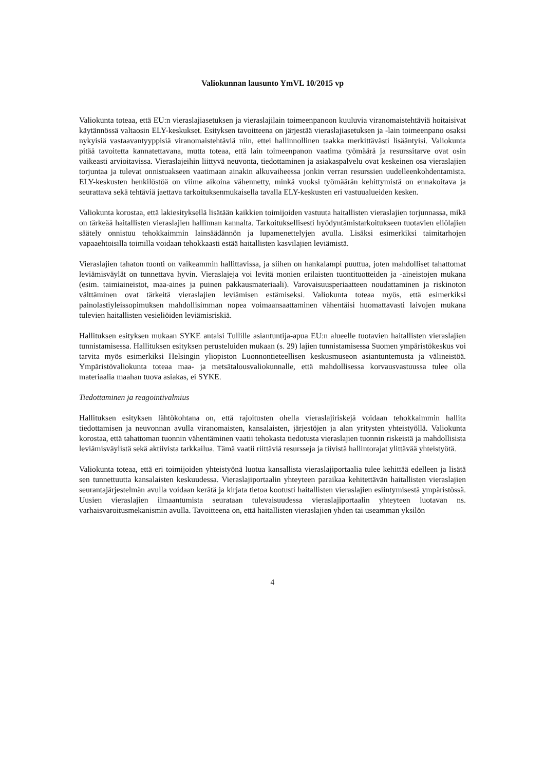Valiokunnan lausunto YmVL 10/2015 vp
Valiokunta toteaa, että EU:n vieraslajiasetuksen ja vieraslajilain toimeenpanoon kuuluvia viranomaistehtäviä hoitaisivat käytännössä valtaosin ELY-keskukset. Esityksen tavoitteena on järjestää vieraslajiasetuksen ja -lain toimeenpano osaksi nykyisiä vastaavantyyppisiä viranomaistehtäviä niin, ettei hallinnollinen taakka merkittävästi lisääntyisi. Valiokunta pitää tavoitetta kannatettavana, mutta toteaa, että lain toimeenpanon vaatima työmäärä ja resurssitarve ovat osin vaikeasti arvioitavissa. Vieraslajeihin liittyvä neuvonta, tiedottaminen ja asiakaspalvelu ovat keskeinen osa vieraslajien torjuntaa ja tulevat onnistuakseen vaatimaan ainakin alkuvaiheessa jonkin verran resurssien uudelleenkohdentamista. ELY-keskusten henkilöstöä on viime aikoina vähennetty, minkä vuoksi työmäärän kehittymistä on ennakoitava ja seurattava sekä tehtäviä jaettava tarkoituksenmukaisella tavalla ELY-keskusten eri vastuualueiden kesken.
Valiokunta korostaa, että lakiesityksellä lisätään kaikkien toimijoiden vastuuta haitallisten vieraslajien torjunnassa, mikä on tärkeää haitallisten vieraslajien hallinnan kannalta. Tarkoituksellisesti hyödyntämistarkoitukseen tuotavien eliölajien säätely onnistuu tehokkaimmin lainsäädännön ja lupamenettelyjen avulla. Lisäksi esimerkiksi taimitarhojen vapaaehtoisilla toimilla voidaan tehokkaasti estää haitallisten kasvilajien leviämistä.
Vieraslajien tahaton tuonti on vaikeammin hallittavissa, ja siihen on hankalampi puuttua, joten mahdolliset tahattomat leviämisväylät on tunnettava hyvin. Vieraslajeja voi levitä monien erilaisten tuontituotteiden ja -aineistojen mukana (esim. taimiaineistot, maa-aines ja puinen pakkausmateriaali). Varovaisuusperiaatteen noudattaminen ja riskinoton välttäminen ovat tärkeitä vieraslajien leviämisen estämiseksi. Valiokunta toteaa myös, että esimerkiksi painolastiyleissopimuksen mahdollisimman nopea voimaansaattaminen vähentäisi huomattavasti laivojen mukana tulevien haitallisten vesieliöiden leviämisriskiä.
Hallituksen esityksen mukaan SYKE antaisi Tullille asiantuntija-apua EU:n alueelle tuotavien haitallisten vieraslajien tunnistamisessa. Hallituksen esityksen perusteluiden mukaan (s. 29) lajien tunnistamisessa Suomen ympäristökeskus voi tarvita myös esimerkiksi Helsingin yliopiston Luonnontieteellisen keskusmuseon asiantuntemusta ja välineistöä. Ympäristövaliokunta toteaa maa- ja metsätalousvaliokunnalle, että mahdollisessa korvausvastuussa tulee olla materiaalia maahan tuova asiakas, ei SYKE.
Tiedottaminen ja reagointivalmius
Hallituksen esityksen lähtökohtana on, että rajoitusten ohella vieraslajiriskejä voidaan tehokkaimmin hallita tiedottamisen ja neuvonnan avulla viranomaisten, kansalaisten, järjestöjen ja alan yritysten yhteistyöllä. Valiokunta korostaa, että tahattoman tuonnin vähentäminen vaatii tehokasta tiedotusta vieraslajien tuonnin riskeistä ja mahdollisista leviämisväylistä sekä aktiivista tarkkailua. Tämä vaatii riittäviä resursseja ja tiivistä hallintorajat ylittävää yhteistyötä.
Valiokunta toteaa, että eri toimijoiden yhteistyönä luotua kansallista vieraslajiportaalia tulee kehittää edelleen ja lisätä sen tunnettuutta kansalaisten keskuudessa. Vieraslajiportaalin yhteyteen paraikaa kehitettävän haitallisten vieraslajien seurantajärjestelmän avulla voidaan kerätä ja kirjata tietoa kootusti haitallisten vieraslajien esiintymisestä ympäristössä. Uusien vieraslajien ilmaantumista seurataan tulevaisuudessa vieraslajiportaalin yhteyteen luotavan ns. varhaisvaroitusmekanismin avulla. Tavoitteena on, että haitallisten vieraslajien yhden tai useamman yksilön
4